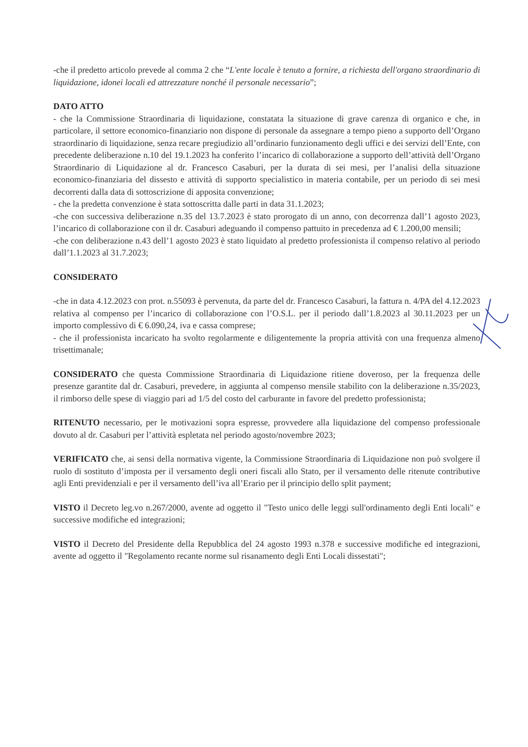-che il predetto articolo prevede al comma 2 che “L'ente locale è tenuto a fornire, a richiesta dell'organo straordinario di liquidazione, idonei locali ed attrezzature nonché il personale necessario”;
DATO ATTO
- che la Commissione Straordinaria di liquidazione, constatata la situazione di grave carenza di organico e che, in particolare, il settore economico-finanziario non dispone di personale da assegnare a tempo pieno a supporto dell’Organo straordinario di liquidazione, senza recare pregiudizio all’ordinario funzionamento degli uffici e dei servizi dell’Ente, con precedente deliberazione n.10 del 19.1.2023 ha conferito l’incarico di collaborazione a supporto dell’attività dell’Organo Straordinario di Liquidazione al dr. Francesco Casaburi, per la durata di sei mesi, per l’analisi della situazione economico-finanziaria del dissesto e attività di supporto specialistico in materia contabile, per un periodo di sei mesi decorrenti dalla data di sottoscrizione di apposita convenzione;
- che la predetta convenzione è stata sottoscritta dalle parti in data 31.1.2023;
-che con successiva deliberazione n.35 del 13.7.2023 è stato prorogato di un anno, con decorrenza dall’1 agosto 2023, l’incarico di collaborazione con il dr. Casaburi adeguando il compenso pattuito in precedenza ad € 1.200,00 mensili;
-che con deliberazione n.43 dell’1 agosto 2023 è stato liquidato al predetto professionista il compenso relativo al periodo dall’1.1.2023 al 31.7.2023;
CONSIDERATO
-che in data 4.12.2023 con prot. n.55093 è pervenuta, da parte del dr. Francesco Casaburi, la fattura n. 4/PA del 4.12.2023 relativa al compenso per l’incarico di collaborazione con l’O.S.L. per il periodo dall’1.8.2023 al 30.11.2023 per un importo complessivo di € 6.090,24, iva e cassa comprese;
- che il professionista incaricato ha svolto regolarmente e diligentemente la propria attività con una frequenza almeno trisettimanale;
CONSIDERATO che questa Commissione Straordinaria di Liquidazione ritiene doveroso, per la frequenza delle presenze garantite dal dr. Casaburi, prevedere, in aggiunta al compenso mensile stabilito con la deliberazione n.35/2023, il rimborso delle spese di viaggio pari ad 1/5 del costo del carburante in favore del predetto professionista;
RITENUTO necessario, per le motivazioni sopra espresse, provvedere alla liquidazione del compenso professionale dovuto al dr. Casaburi per l’attività espletata nel periodo agosto/novembre 2023;
VERIFICATO che, ai sensi della normativa vigente, la Commissione Straordinaria di Liquidazione non può svolgere il ruolo di sostituto d’imposta per il versamento degli oneri fiscali allo Stato, per il versamento delle ritenute contributive agli Enti previdenziali e per il versamento dell’iva all’Erario per il principio dello split payment;
VISTO il Decreto leg.vo n.267/2000, avente ad oggetto il "Testo unico delle leggi sull'ordinamento degli Enti locali" e successive modifiche ed integrazioni;
VISTO il Decreto del Presidente della Repubblica del 24 agosto 1993 n.378 e successive modifiche ed integrazioni, avente ad oggetto il "Regolamento recante norme sul risanamento degli Enti Locali dissestati";